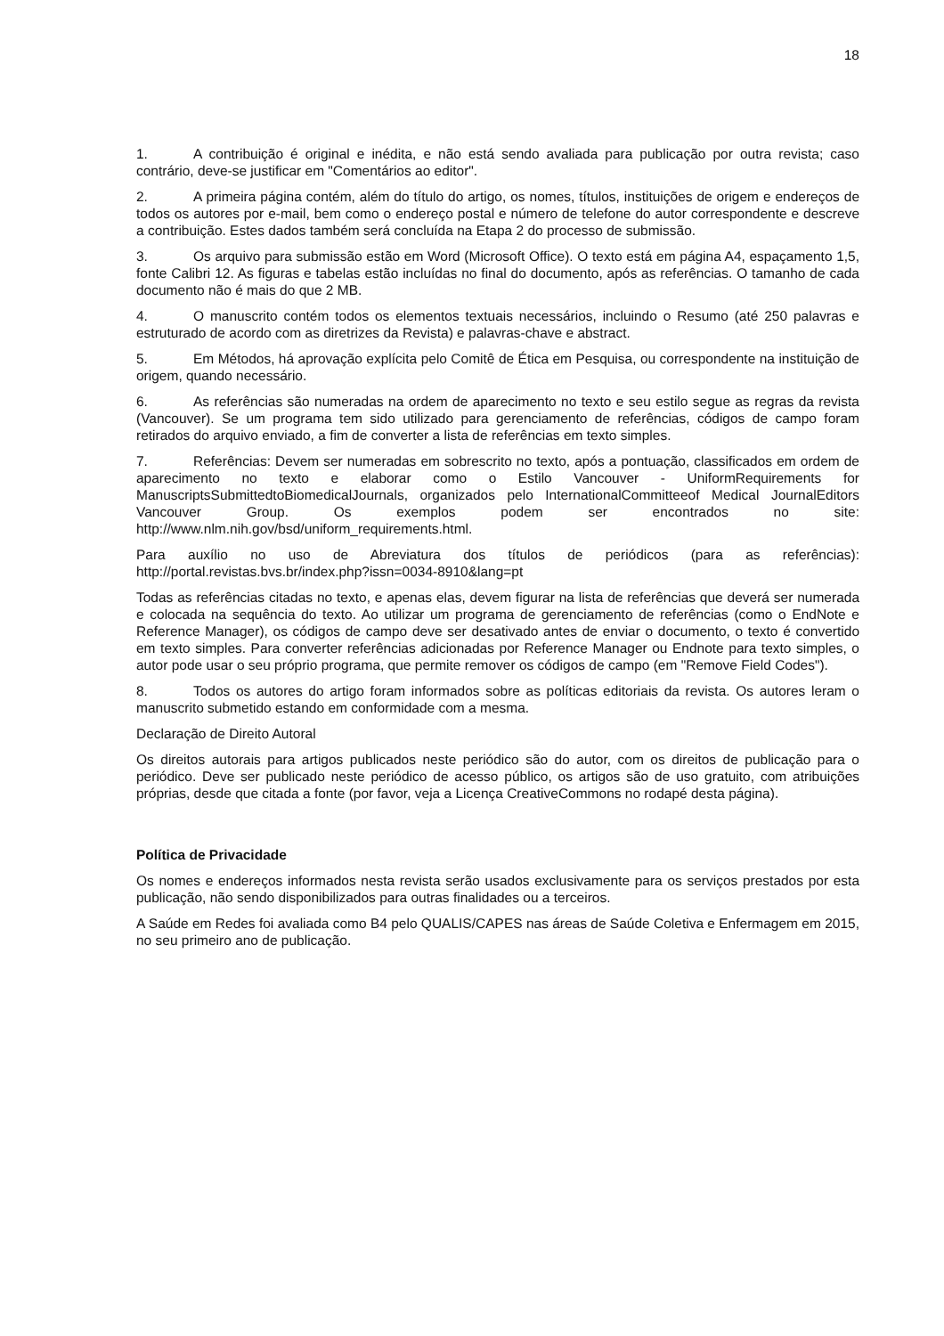18
1. A contribuição é original e inédita, e não está sendo avaliada para publicação por outra revista; caso contrário, deve-se justificar em "Comentários ao editor".
2. A primeira página contém, além do título do artigo, os nomes, títulos, instituições de origem e endereços de todos os autores por e-mail, bem como o endereço postal e número de telefone do autor correspondente e descreve a contribuição. Estes dados também será concluída na Etapa 2 do processo de submissão.
3. Os arquivo para submissão estão em Word (Microsoft Office). O texto está em página A4, espaçamento 1,5, fonte Calibri 12. As figuras e tabelas estão incluídas no final do documento, após as referências. O tamanho de cada documento não é mais do que 2 MB.
4. O manuscrito contém todos os elementos textuais necessários, incluindo o Resumo (até 250 palavras e estruturado de acordo com as diretrizes da Revista) e palavras-chave e abstract.
5. Em Métodos, há aprovação explícita pelo Comitê de Ética em Pesquisa, ou correspondente na instituição de origem, quando necessário.
6. As referências são numeradas na ordem de aparecimento no texto e seu estilo segue as regras da revista (Vancouver). Se um programa tem sido utilizado para gerenciamento de referências, códigos de campo foram retirados do arquivo enviado, a fim de converter a lista de referências em texto simples.
7. Referências: Devem ser numeradas em sobrescrito no texto, após a pontuação, classificados em ordem de aparecimento no texto e elaborar como o Estilo Vancouver - UniformRequirements for ManuscriptsSubmittedtoBiomedicalJournals, organizados pelo InternationalCommitteeof Medical JournalEditors Vancouver Group. Os exemplos podem ser encontrados no site: http://www.nlm.nih.gov/bsd/uniform_requirements.html.
Para auxílio no uso de Abreviatura dos títulos de periódicos (para as referências): http://portal.revistas.bvs.br/index.php?issn=0034-8910&lang=pt
Todas as referências citadas no texto, e apenas elas, devem figurar na lista de referências que deverá ser numerada e colocada na sequência do texto. Ao utilizar um programa de gerenciamento de referências (como o EndNote e Reference Manager), os códigos de campo deve ser desativado antes de enviar o documento, o texto é convertido em texto simples. Para converter referências adicionadas por Reference Manager ou Endnote para texto simples, o autor pode usar o seu próprio programa, que permite remover os códigos de campo (em "Remove Field Codes").
8. Todos os autores do artigo foram informados sobre as políticas editoriais da revista. Os autores leram o manuscrito submetido estando em conformidade com a mesma.
Declaração de Direito Autoral
Os direitos autorais para artigos publicados neste periódico são do autor, com os direitos de publicação para o periódico. Deve ser publicado neste periódico de acesso público, os artigos são de uso gratuito, com atribuições próprias, desde que citada a fonte (por favor, veja a Licença CreativeCommons no rodapé desta página).
Política de Privacidade
Os nomes e endereços informados nesta revista serão usados exclusivamente para os serviços prestados por esta publicação, não sendo disponibilizados para outras finalidades ou a terceiros.
A Saúde em Redes foi avaliada como B4 pelo QUALIS/CAPES nas áreas de Saúde Coletiva e Enfermagem em 2015, no seu primeiro ano de publicação.